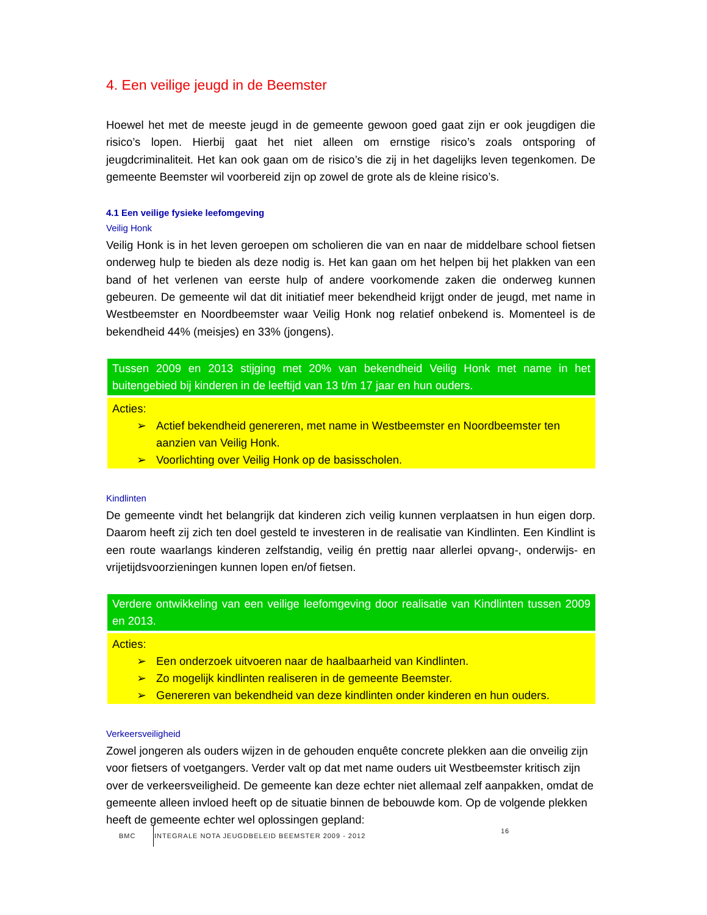4. Een veilige jeugd in de Beemster
Hoewel het met de meeste jeugd in de gemeente gewoon goed gaat zijn er ook jeugdigen die risico’s lopen. Hierbij gaat het niet alleen om ernstige risico’s zoals ontsporing of jeugdcriminaliteit. Het kan ook gaan om de risico’s die zij in het dagelijks leven tegenkomen. De gemeente Beemster wil voorbereid zijn op zowel de grote als de kleine risico’s.
4.1 Een veilige fysieke leefomgeving
Veilig Honk
Veilig Honk is in het leven geroepen om scholieren die van en naar de middelbare school fietsen onderweg hulp te bieden als deze nodig is. Het kan gaan om het helpen bij het plakken van een band of het verlenen van eerste hulp of andere voorkomende zaken die onderweg kunnen gebeuren. De gemeente wil dat dit initiatief meer bekendheid krijgt onder de jeugd, met name in Westbeemster en Noordbeemster waar Veilig Honk nog relatief onbekend is. Momenteel is de bekendheid 44% (meisjes) en 33% (jongens).
Tussen 2009 en 2013 stijging met 20% van bekendheid Veilig Honk met name in het buitengebied bij kinderen in de leeftijd van 13 t/m 17 jaar en hun ouders.
Acties:
➢ Actief bekendheid genereren, met name in Westbeemster en Noordbeemster ten aanzien van Veilig Honk.
➢ Voorlichting over Veilig Honk op de basisscholen.
Kindlinten
De gemeente vindt het belangrijk dat kinderen zich veilig kunnen verplaatsen in hun eigen dorp. Daarom heeft zij zich ten doel gesteld te investeren in de realisatie van Kindlinten. Een Kindlint is een route waarlangs kinderen zelfstandig, veilig én prettig naar allerlei opvang-, onderwijs- en vrijetijdsvoorzieningen kunnen lopen en/of fietsen.
Verdere ontwikkeling van een veilige leefomgeving door realisatie van Kindlinten tussen 2009 en 2013.
Acties:
➢ Een onderzoek uitvoeren naar de haalbaarheid van Kindlinten.
➢ Zo mogelijk kindlinten realiseren in de gemeente Beemster.
➢ Genereren van bekendheid van deze kindlinten onder kinderen en hun ouders.
Verkeersveiligheid
Zowel jongeren als ouders wijzen in de gehouden enquête concrete plekken aan die onveilig zijn voor fietsers of voetgangers. Verder valt op dat met name ouders uit Westbeemster kritisch zijn over de verkeersveiligheid. De gemeente kan deze echter niet allemaal zelf aanpakken, omdat de gemeente alleen invloed heeft op de situatie binnen de bebouwde kom. Op de volgende plekken heeft de gemeente echter wel oplossingen gepland:
BMC INTEGRALE NOTA JEUGDBELEID BEEMSTER 2009 - 2012
16